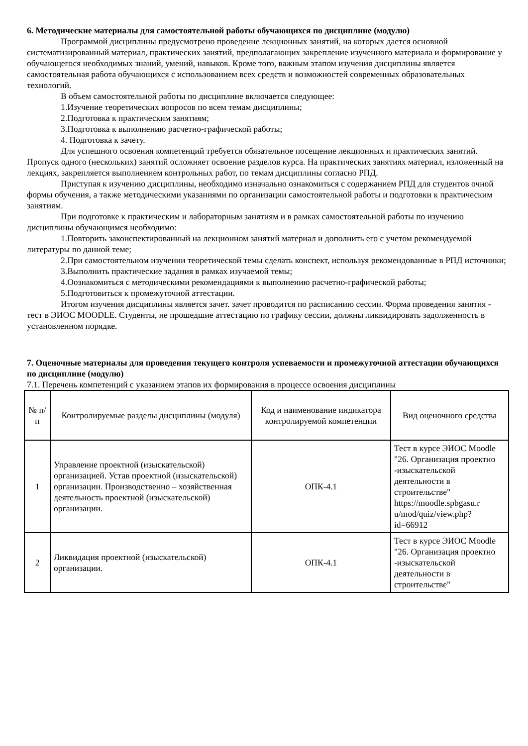6. Методические материалы для самостоятельной работы обучающихся по дисциплине (модулю)
Программой дисциплины предусмотрено проведение лекционных занятий, на которых дается основной систематизированный материал, практических занятий, предполагающих закрепление изученного материала и формирование у обучающегося необходимых знаний, умений, навыков. Кроме того, важным этапом изучения дисциплины является самостоятельная работа обучающихся с использованием всех средств и возможностей современных образовательных технологий.
В объем самостоятельной работы по дисциплине включается следующее:
1.Изучение теоретических вопросов по всем темам дисциплины;
2.Подготовка к практическим занятиям;
3.Подготовка к выполнению расчетно-графической работы;
4. Подготовка к зачету.
Для успешного освоения компетенций требуется обязательное посещение лекционных и практических занятий. Пропуск одного (нескольких) занятий осложняет освоение разделов курса. На практических занятиях материал, изложенный на лекциях, закрепляется выполнением контрольных работ, по темам дисциплины согласно РПД.
Приступая к изучению дисциплины, необходимо изначально ознакомиться с содержанием РПД для студентов очной формы обучения, а также методическими указаниями по организации самостоятельной работы и подготовки к практическим занятиям.
При подготовке к практическим и лабораторным занятиям и в рамках самостоятельной работы по изучению дисциплины обучающимся необходимо:
1.Повторить законспектированный на лекционном занятий материал и дополнить его с учетом рекомендуемой литературы по данной теме;
2.При самостоятельном изучении теоретической темы сделать конспект, используя рекомендованные в РПД источники;
3.Выполнить практические задания в рамках изучаемой темы;
4.Оознакомиться с методическими рекомендациями к выполнению расчетно-графической работы;
5.Подготовиться к промежуточной аттестации.
Итогом изучения дисциплины является зачет. зачет проводится по расписанию сессии. Форма проведения занятия - тест в ЭИОС MOODLE. Студенты, не прошедшие аттестацию по графику сессии, должны ликвидировать задолженность в установленном порядке.
7. Оценочные материалы для проведения текущего контроля успеваемости и промежуточной аттестации обучающихся по дисциплине (модулю)
7.1. Перечень компетенций с указанием этапов их формирования в процессе освоения дисциплины
| № п/п | Контролируемые разделы дисциплины (модуля) | Код и наименование индикатора контролируемой компетенции | Вид оценочного средства |
| --- | --- | --- | --- |
| 1 | Управление проектной (изыскательской) организацией. Устав проектной (изыскательской) организации. Производственно – хозяйственная деятельность проектной (изыскательской) организации. | ОПК-4.1 | Тест в курсе ЭИОС Moodle "26. Организация проектно -изыскательской деятельности в строительстве" https://moodle.spbgasu.r u/mod/quiz/view.php? id=66912 |
| 2 | Ликвидация проектной (изыскательской) организации. | ОПК-4.1 | Тест в курсе ЭИОС Moodle "26. Организация проектно -изыскательской деятельности в строительстве" |